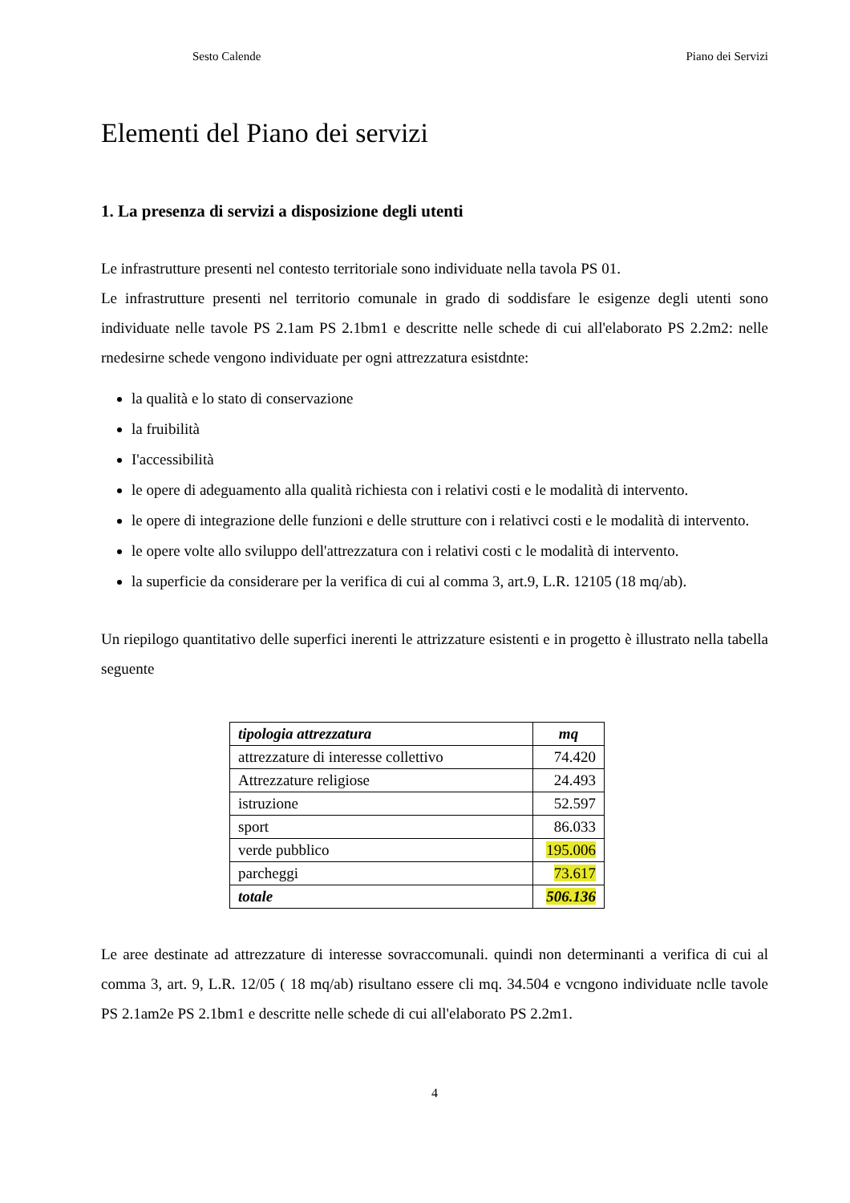Sesto Calende Piano dei Servizi
Elementi del Piano dei servizi
1. La presenza di servizi a disposizione degli utenti
Le infrastrutture presenti nel contesto territoriale sono individuate nella tavola PS 01.
Le infrastrutture presenti nel territorio comunale in grado di soddisfare le esigenze degli utenti sono individuate nelle tavole PS 2.1am PS 2.1bm1 e descritte nelle schede di cui all'elaborato PS 2.2m2: nelle rnedesirne schede vengono individuate per ogni attrezzatura esistdnte:
la qualità e lo stato di conservazione
la fruibilità
I'accessibilità
le opere di adeguamento alla qualità richiesta con i relativi costi e le modalità di intervento.
le opere di integrazione delle funzioni e delle strutture con i relativci costi e le modalità di intervento.
le opere volte allo sviluppo dell'attrezzatura con i relativi costi c le modalità di intervento.
la superficie da considerare per la verifica di cui al comma 3, art.9, L.R. 12105 (18 mq/ab).
Un riepilogo quantitativo delle superfici inerenti le attrizzature esistenti e in progetto è illustrato nella tabella seguente
| tipologia attrezzatura | mq |
| --- | --- |
| attrezzature di interesse collettivo | 74.420 |
| Attrezzature religiose | 24.493 |
| istruzione | 52.597 |
| sport | 86.033 |
| verde pubblico | 195.006 |
| parcheggi | 73.617 |
| totale | 506.136 |
Le aree destinate ad attrezzature di interesse sovraccomunali. quindi non determinanti a verifica di cui al comma 3, art. 9, L.R. 12/05 ( 18 mq/ab) risultano essere cli mq. 34.504 e vcngono individuate nclle tavole PS 2.1am2e PS 2.1bm1 e descritte nelle schede di cui all'elaborato PS 2.2m1.
4